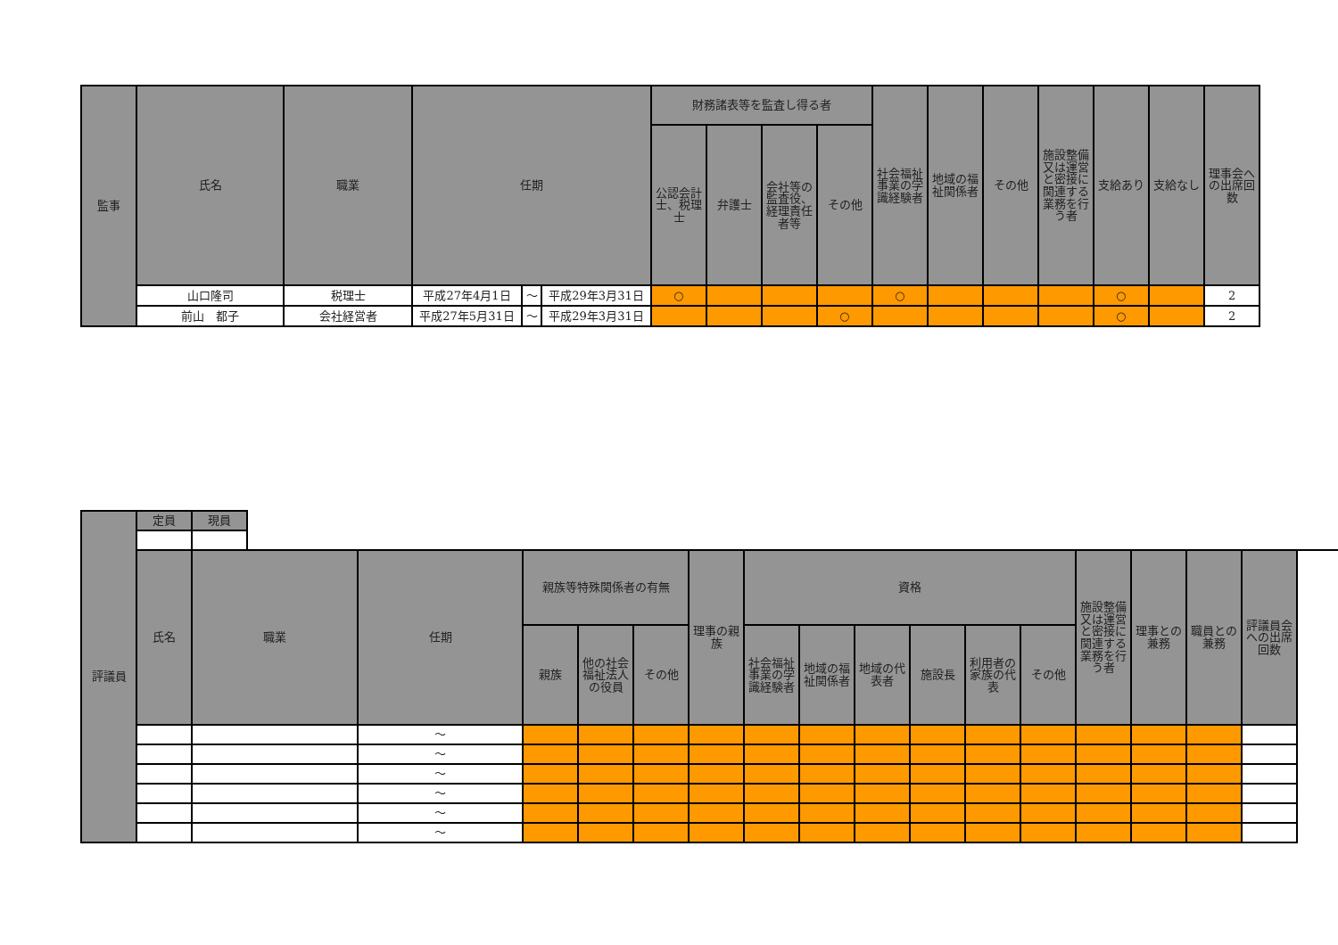| 監事 | 氏名 | 職業 | 任期 | | | 財務諸表等を監査し得る者 | | | | 社会福祉事業の学識経験者 | 地域の福祉関係者 | その他 | 施設整備又は運営と密接に関連する業務を行う者 | 支給あり | 支給なし | 理事会への出席回数 |
| --- | --- | --- | --- | --- | --- | --- | --- | --- | --- | --- | --- | --- | --- | --- | --- | --- |
| | | | | | | 公認会計士、税理士 | 弁護士 | 会社等の監査役、経理責任者等 | その他 | | | | | | | |
| | 山口隆司 | 税理士 | 平成27年4月1日 | ～ | 平成29年3月31日 | ○ | | | | ○ | | | | ○ | | 2 |
| | 前山 都子 | 会社経営者 | 平成27年5月31日 | ～ | 平成29年3月31日 | | | | ○ | | | | | ○ | | 2 |
| 評議員 | 定員 | 現員 | | | | | | | | | | | | | | | | |
| | 氏名 | 職業 | | 任期 | 親族等特殊関係者の有無 | | | 理事の親族 | 資格 | | | | | | 施設整備又は運営と密接に関連する業務を行う者 | 理事との兼務 | 職員との兼務 | 評議員会への出席回数 |
| | | | | | 親族 | 他の社会福祉法人の役員 | その他 | | 社会福祉事業の学識経験者 | 地域の福祉関係者 | 地域の代表者 | 施設長 | 利用者の家族の代表 | その他 | | | | |
| | | | | ～ | | | | | | | | | | | | | | |
| | | | | ～ | | | | | | | | | | | | | | |
| | | | | ～ | | | | | | | | | | | | | | |
| | | | | ～ | | | | | | | | | | | | | | |
| | | | | ～ | | | | | | | | | | | | | | |
| | | | | ～ | | | | | | | | | | | | | | |